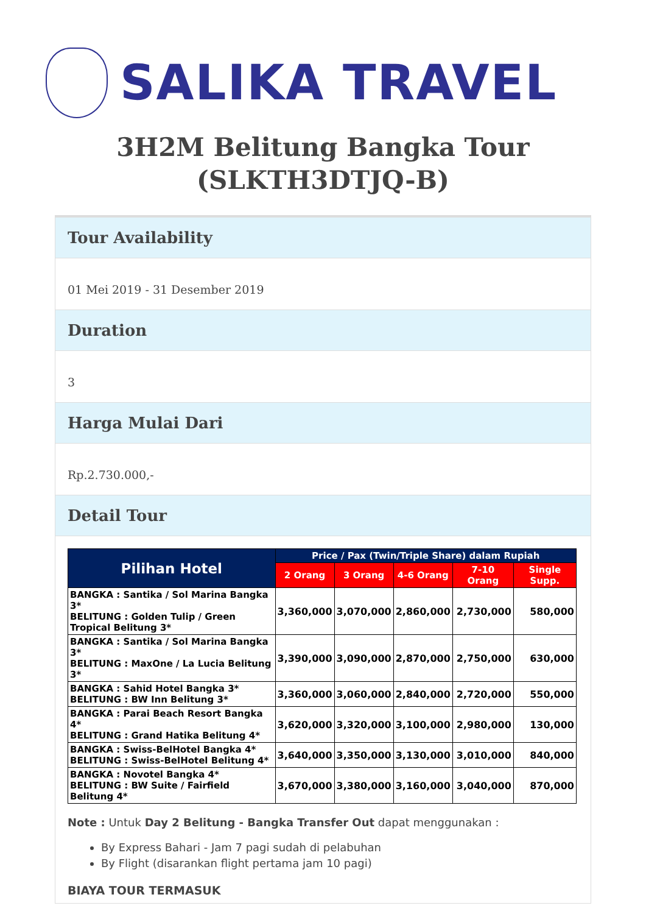SALIKA TRAVEL
3H2M Belitung Bangka Tour (SLKTH3DTJQ-B)
Tour Availability
01 Mei 2019 - 31 Desember 2019
Duration
3
Harga Mulai Dari
Rp.2.730.000,-
Detail Tour
| Pilihan Hotel | Price / Pax (Twin/Triple Share) dalam Rupiah | | | | |
| --- | --- | --- | --- | --- | --- |
| | 2 Orang | 3 Orang | 4-6 Orang | 7-10 Orang | Single Supp. |
| BANGKA : Santika / Sol Marina Bangka 3* BELITUNG : Golden Tulip / Green Tropical Belitung 3* | 3,360,000 | 3,070,000 | 2,860,000 | 2,730,000 | 580,000 |
| BANGKA : Santika / Sol Marina Bangka 3* BELITUNG : MaxOne / La Lucia Belitung 3* | 3,390,000 | 3,090,000 | 2,870,000 | 2,750,000 | 630,000 |
| BANGKA : Sahid Hotel Bangka 3* BELITUNG : BW Inn Belitung 3* | 3,360,000 | 3,060,000 | 2,840,000 | 2,720,000 | 550,000 |
| BANGKA : Parai Beach Resort Bangka 4* BELITUNG : Grand Hatika Belitung 4* | 3,620,000 | 3,320,000 | 3,100,000 | 2,980,000 | 130,000 |
| BANGKA : Swiss-BelHotel Bangka 4* BELITUNG : Swiss-BelHotel Belitung 4* | 3,640,000 | 3,350,000 | 3,130,000 | 3,010,000 | 840,000 |
| BANGKA : Novotel Bangka 4* BELITUNG : BW Suite / Fairfield Belitung 4* | 3,670,000 | 3,380,000 | 3,160,000 | 3,040,000 | 870,000 |
Note : Untuk Day 2 Belitung - Bangka Transfer Out dapat menggunakan :
By Express Bahari - Jam 7 pagi sudah di pelabuhan
By Flight (disarankan flight pertama jam 10 pagi)
BIAYA TOUR TERMASUK